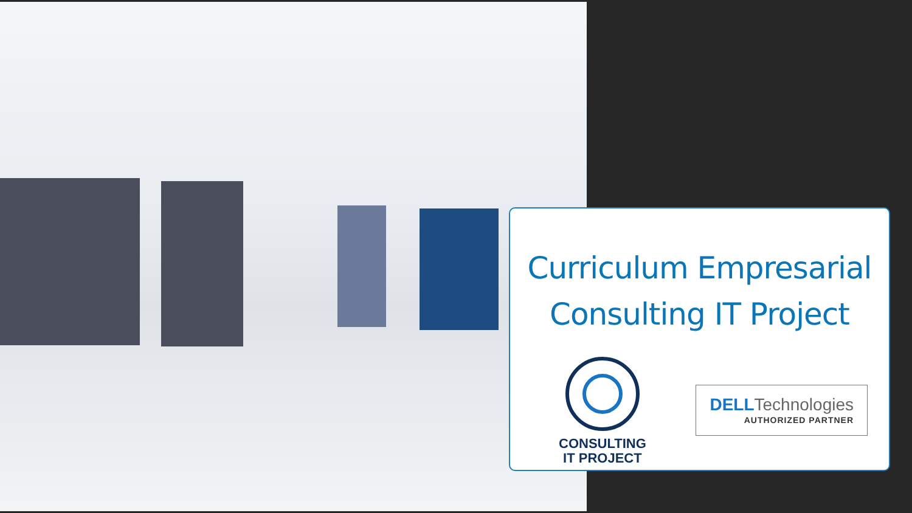Curriculum Empresarial
Consulting IT Project
CONSULTING
IT PROJECT
DELL Technologies
AUTHORIZED PARTNER